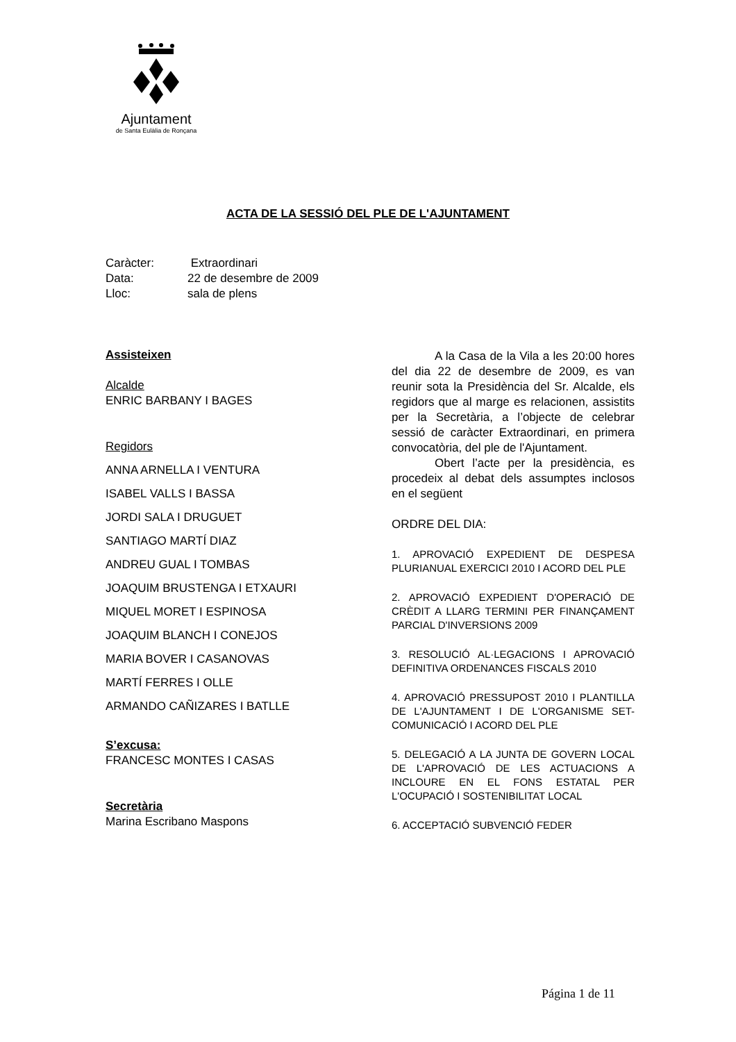Ajuntament
de Santa Eulàlia de Ronçana
ACTA DE LA SESSIÓ DEL PLE DE L'AJUNTAMENT
Caràcter: Extraordinari
Data: 22 de desembre de 2009
Lloc: sala de plens
Assisteixen
Alcalde
ENRIC BARBANY I BAGES
Regidors
ANNA ARNELLA I VENTURA
ISABEL VALLS I BASSA
JORDI SALA I DRUGUET
SANTIAGO MARTÍ DIAZ
ANDREU GUAL I TOMBAS
JOAQUIM BRUSTENGA I ETXAURI
MIQUEL MORET I ESPINOSA
JOAQUIM BLANCH I CONEJOS
MARIA BOVER I CASANOVAS
MARTÍ FERRES I OLLE
ARMANDO CAÑIZARES I BATLLE
S’excusa:
FRANCESC MONTES I CASAS
Secretària
Marina Escribano Maspons
A la Casa de la Vila a les 20:00 hores del dia 22 de desembre de 2009, es van reunir sota la Presidència del Sr. Alcalde, els regidors que al marge es relacionen, assistits per la Secretària, a l’objecte de celebrar sessió de caràcter Extraordinari, en primera convocatòria, del ple de l'Ajuntament.
Obert l’acte per la presidència, es procedeix al debat dels assumptes inclosos en el següent
ORDRE DEL DIA:
1. APROVACIÓ EXPEDIENT DE DESPESA PLURIANUAL EXERCICI 2010 I ACORD DEL PLE
2. APROVACIÓ EXPEDIENT D'OPERACIÓ DE CRÈDIT A LLARG TERMINI PER FINANÇAMENT PARCIAL D'INVERSIONS 2009
3. RESOLUCIÓ AL·LEGACIONS I APROVACIÓ DEFINITIVA ORDENANCES FISCALS 2010
4. APROVACIÓ PRESSUPOST 2010 I PLANTILLA DE L'AJUNTAMENT I DE L'ORGANISME SET- COMUNICACIÓ I ACORD DEL PLE
5. DELEGACIÓ A LA JUNTA DE GOVERN LOCAL DE L'APROVACIÓ DE LES ACTUACIONS A INCLOURE EN EL FONS ESTATAL PER L'OCUPACIÓ I SOSTENIBILITAT LOCAL
6. ACCEPTACIÓ SUBVENCIÓ FEDER
Página 1 de 11